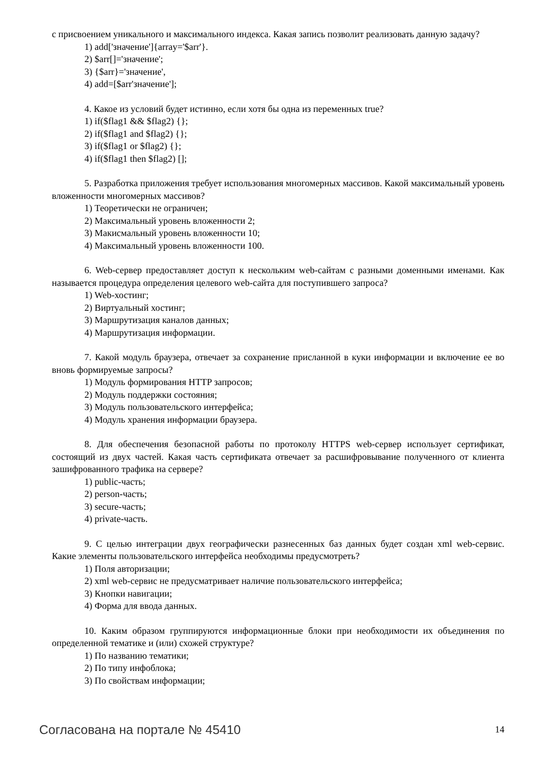с присвоением уникального и максимального индекса. Какая запись позволит реализовать данную задачу?
1) add['значение']{array='$arr'}.
2) $arr[]='значение';
3) {$arr}='значение',
4) add=[$arr'значение'];
4. Какое из условий будет истинно, если хотя бы одна из переменных true?
1) if($flag1 && $flag2) {};
2) if($flag1 and $flag2) {};
3) if($flag1 or $flag2) {};
4) if($flag1 then $flag2) [];
5. Разработка приложения требует использования многомерных массивов. Какой максимальный уровень вложенности многомерных массивов?
1) Теоретически не ограничен;
2) Максимальный уровень вложенности 2;
3) Макисмальный уровень вложенности 10;
4) Максимальный уровень вложенности 100.
6. Web-сервер предоставляет доступ к нескольким web-сайтам с разными доменными именами. Как называется процедура определения целевого web-сайта для поступившего запроса?
1) Web-хостинг;
2) Виртуальный хостинг;
3) Маршрутизация каналов данных;
4) Маршрутизация информации.
7. Какой модуль браузера, отвечает за сохранение присланной в куки информации и включение ее во вновь формируемые запросы?
1) Модуль формирования HTTP запросов;
2) Модуль поддержки состояния;
3) Модуль пользовательского интерфейса;
4) Модуль хранения информации браузера.
8. Для обеспечения безопасной работы по протоколу HTTPS web-сервер использует сертификат, состоящий из двух частей. Какая часть сертификата отвечает за расшифровывание полученного от клиента зашифрованного трафика на сервере?
1) public-часть;
2) person-часть;
3) secure-часть;
4) private-часть.
9. С целью интеграции двух географически разнесенных баз данных будет создан xml web-сервис. Какие элементы пользовательского интерфейса необходимы предусмотреть?
1) Поля авторизации;
2) xml web-сервис не предусматривает наличие пользовательского интерфейса;
3) Кнопки навигации;
4) Форма для ввода данных.
10. Каким образом группируются информационные блоки при необходимости их объединения по определенной тематике и (или) схожей структуре?
1) По названию тематики;
2) По типу инфоблока;
3) По свойствам информации;
Согласована на портале № 45410 14